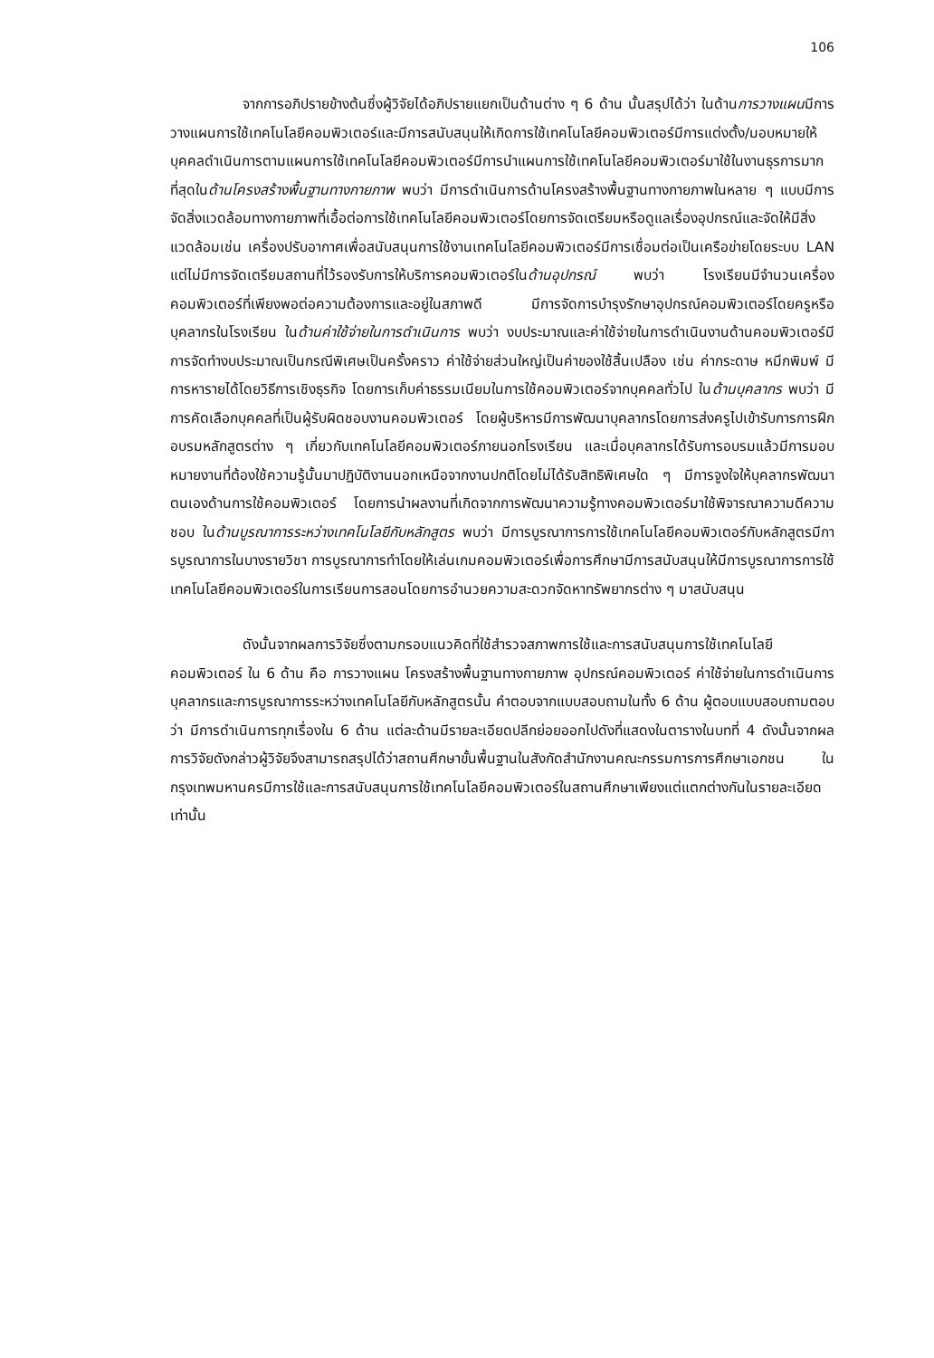106
จากการอภิปรายข้างต้นซึ่งผู้วิจัยได้อภิปรายแยกเป็นด้านต่าง ๆ 6 ด้าน นั้นสรุปได้ว่า ในด้านการวางแผนมีการวางแผนการใช้เทคโนโลยีคอมพิวเตอร์และมีการสนับสนุนให้เกิดการใช้เทคโนโลยีคอมพิวเตอร์มีการแต่งตั้ง/มอบหมายให้บุคคลดำเนินการตามแผนการใช้เทคโนโลยีคอมพิวเตอร์มีการนำแผนการใช้เทคโนโลยีคอมพิวเตอร์มาใช้ในงานธุรการมากที่สุดในด้านโครงสร้างพื้นฐานทางกายภาพ พบว่า มีการดำเนินการด้านโครงสร้างพื้นฐานทางกายภาพในหลาย ๆ แบบมีการจัดสิ่งแวดล้อมทางกายภาพที่เอื้อต่อการใช้เทคโนโลยีคอมพิวเตอร์โดยการจัดเตรียมหรือดูแลเรื่องอุปกรณ์และจัดให้มีสิ่งแวดล้อมเช่น เครื่องปรับอากาศเพื่อสนับสนุนการใช้งานเทคโนโลยีคอมพิวเตอร์มีการเชื่อมต่อเป็นเครือข่ายโดยระบบ LAN แต่ไม่มีการจัดเตรียมสถานที่ไว้รองรับการให้บริการคอมพิวเตอร์ในด้านอุปกรณ์ พบว่า โรงเรียนมีจำนวนเครื่องคอมพิวเตอร์ที่เพียงพอต่อความต้องการและอยู่ในสภาพดี มีการจัดการบำรุงรักษาอุปกรณ์คอมพิวเตอร์โดยครูหรือบุคลากรในโรงเรียน ในด้านค่าใช้จ่ายในการดำเนินการ พบว่า งบประมาณและค่าใช้จ่ายในการดำเนินงานด้านคอมพิวเตอร์มีการจัดทำงบประมาณเป็นกรณีพิเศษเป็นครั้งคราว ค่าใช้จ่ายส่วนใหญ่เป็นค่าของใช้สิ้นเปลือง เช่น ค่ากระดาษ หมึกพิมพ์ มีการหารายได้โดยวิธีการเชิงธุรกิจ โดยการเก็บค่าธรรมเนียมในการใช้คอมพิวเตอร์จากบุคคลทั่วไป ในด้านบุคลากร พบว่า มีการคัดเลือกบุคคลที่เป็นผู้รับผิดชอบงานคอมพิวเตอร์ โดยผู้บริหารมีการพัฒนาบุคลากรโดยการส่งครูไปเข้ารับการการฝึกอบรมหลักสูตรต่าง ๆ เกี่ยวกับเทคโนโลยีคอมพิวเตอร์ภายนอกโรงเรียน และเมื่อบุคลากรได้รับการอบรมแล้วมีการมอบหมายงานที่ต้องใช้ความรู้นั้นมาปฏิบัติงานนอกเหนือจากงานปกติโดยไม่ได้รับสิทธิพิเศษใด ๆ มีการจูงใจให้บุคลากรพัฒนาตนเองด้านการใช้คอมพิวเตอร์ โดยการนำผลงานที่เกิดจากการพัฒนาความรู้ทางคอมพิวเตอร์มาใช้พิจารณาความดีความชอบ ในด้านบูรณาการระหว่างเทคโนโลยีกับหลักสูตร พบว่า มีการบูรณาการการใช้เทคโนโลยีคอมพิวเตอร์กับหลักสูตรมีการบูรณาการในบางรายวิชา การบูรณาการทำโดยให้เล่นเกมคอมพิวเตอร์เพื่อการศึกษามีการสนับสนุนให้มีการบูรณาการการใช้เทคโนโลยีคอมพิวเตอร์ในการเรียนการสอนโดยการอำนวยความสะดวกจัดหาทรัพยากรต่าง ๆ มาสนับสนุน
ดังนั้นจากผลการวิจัยซึ่งตามกรอบแนวคิดที่ใช้สำรวจสภาพการใช้และการสนับสนุนการใช้เทคโนโลยีคอมพิวเตอร์ ใน 6 ด้าน คือ การวางแผน โครงสร้างพื้นฐานทางกายภาพ อุปกรณ์คอมพิวเตอร์ ค่าใช้จ่ายในการดำเนินการ บุคลากรและการบูรณาการระหว่างเทคโนโลยีกับหลักสูตรนั้น คำตอบจากแบบสอบถามในทั้ง 6 ด้าน ผู้ตอบแบบสอบถามตอบว่า มีการดำเนินการทุกเรื่องใน 6 ด้าน แต่ละด้านมีรายละเอียดปลีกย่อยออกไปดังที่แสดงในตารางในบทที่ 4 ดังนั้นจากผลการวิจัยดังกล่าวผู้วิจัยจึงสามารถสรุปได้ว่าสถานศึกษาขั้นพื้นฐานในสังกัดสำนักงานคณะกรรมการการศึกษาเอกชน ในกรุงเทพมหานครมีการใช้และการสนับสนุนการใช้เทคโนโลยีคอมพิวเตอร์ในสถานศึกษาเพียงแต่แตกต่างกันในรายละเอียดเท่านั้น